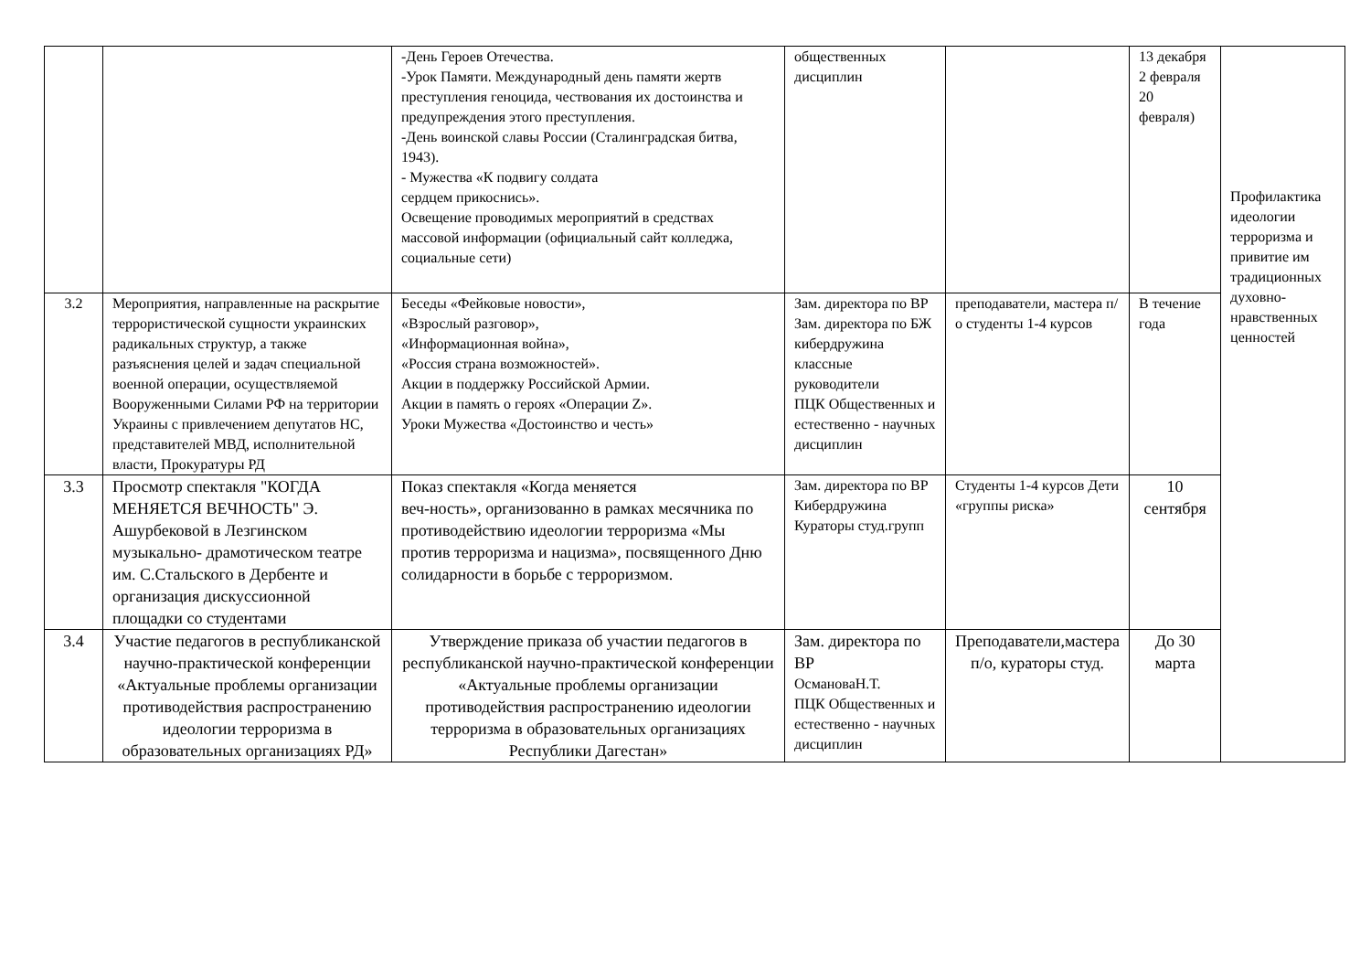| | | -День Героев Отечества. -Урок Памяти. Международный день памяти жертв преступления геноцида, чествования их достоинства и предупреждения этого преступления. -День воинской славы России (Сталинградская битва, 1943). - Мужества «К подвигу солдата сердцем прикоснись». Освещение проводимых мероприятий в средствах массовой информации (официальный сайт колледжа, социальные сети) | общественных дисциплин | | 13 декабря 2 февраля 20 февраля) | Профилактика идеологии терроризма и привитие им традиционных духовно-нравственных ценностей |
| 3.2 | Мероприятия, направленные на раскрытие террористической сущности украинских радикальных структур, а также разъяснения целей и задач специальной военной операции, осуществляемой Вооруженными Силами РФ на территории Украины с привлечением депутатов НС, представителей МВД, исполнительной власти, Прокуратуры РД | Беседы «Фейковые новости», «Взрослый разговор», «Информационная война», «Россия страна возможностей». Акции в поддержку Российской Армии. Акции в память о героях «Операции Z». Уроки Мужества «Достоинство и честь» | Зам. директора по ВР Зам. директора по БЖ кибердружина классные руководители ПЦК Общественных и естественно - научных дисциплин | преподаватели, мастера п/о студенты 1-4 курсов | В течение года | |
| 3.3 | Просмотр спектакля "КОГДА МЕНЯЕТСЯ ВЕЧНОСТЬ" Э. Ашурбековой в Лезгинском музыкально- драмотическом театре им. С.Стальского в Дербенте и организация дискуссионной площадки со студентами | Показ спектакля «Когда меняется веч-ность», организованно в рамках месячника по противодействию идеологии терроризма «Мы против терроризма и нацизма», посвященного Дню солидарности в борьбе с терроризмом. | Зам. директора по ВР Кибердружина Кураторы студ.групп | Студенты 1-4 курсов Дети «группы риска» | 10 сентября | |
| 3.4 | Участие педагогов в республиканской научно-практической конференции «Актуальные проблемы организации противодействия распространению идеологии терроризма в образовательных организациях РД» | Утверждение приказа об участии педагогов в республиканской научно-практической конференции «Актуальные проблемы организации противодействия распространению идеологии терроризма в образовательных организациях Республики Дагестан» | Зам. директора по ВР ОсмановаН.Т. ПЦК Общественных и естественно - научных дисциплин | Преподаватели,мастера п/о, кураторы студ. | До 30 марта | |